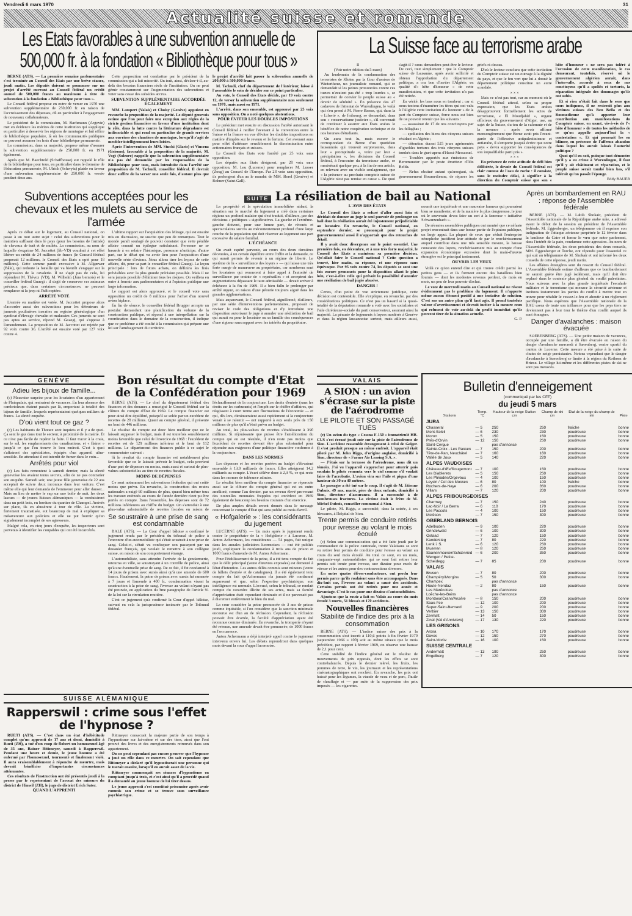Vendredi 6 mars 1970 31
Actualité suisse et romande
Les Etats favorables à une subvention annuelle de 500,000 fr. à la fondation « Bibliothèque pour tous »
BERNE (ATS). — La première semaine parlementaire s'est terminée au Conseil des Etats par une brève séance, jeudi matin. Les députés doivent se prononcer sur un projet d'arrêté ouvrant au Conseil fédéral un crédit annuel de 500,000 francs au maximum à titre de subvention à la fondation « Bibliothèque pour tous ».
Le Conseil fédéral propose en outre de verser en 1970 une subvention supplémentaire de 250,000 fr. en raison de l'accroissement des dépenses, dû en particulier à l'engagement de nouveaux collaborateurs.
Le président de la commission, M. Bachmann (Argovie) met en évidence les mérites de cette institution qui s'applique en particulier à desservir les régions de montagne et fait office de bibliothèque populaire, là où les communautés publiques ne peuvent assumer les frais d'une bibliothèque permanente.
La commission, dans sa majorité, propose même d'assurer la subvention supplémentaire de 250,000 fr. en 1971 également.
Après que M. Baechtold (Schaffhouse) eut rappelé le rôle de la bibliothèque pour tous, en particulier dans le domaine de l'éducation permanente, M. Ulrich (Schwytz) plaide en faveur d'une subvention supplémentaire de 250,000 fr. versée pendant deux ans.
Cette proposition est combattue par le président de la commission qui a fait minorité. On irait, ainsi, déclare-t-il, au-delà des besoins financiers réels de l'institution. On ne peut gémir constamment sur l'augmentation des subventions et voter sans cesse des subsides accrus.
SUBVENTION SUPPLÉMENTAIRE ACCORDÉE ÉGALEMENT
MM. Lampert (Valais) et Choisy (Genève) appuient en revanche la proposition de la majorité. Le député genevois estime que l'on peut faire une exception aux règles de la stricte gestion financière en faveur d'une institution dont le rôle, dans la lutte contre la littérature dégradante est indiscutable et qui rend en particulier de grands services aux ouvriers des chantiers de montagne, lorsqu'il s'agit de meubler intelligemment leurs loisirs.
Après l'intervention de MM. Stucki (Glaris) et Vincenz (Grisons), favorable à la proposition de la majorité, M. Vogt (Soleure) rappelle que la subvention supplémentaire n'a pas été demandée par les responsables de la Bibliothèque pour tous, mais introduite dans l'arrêté sur proposition de M. Tschudi, conseiller fédéral. Il devrait donc suffire de la verser une seule fois, d'autant plus que le projet d'arrêté fait passer la subvention annuelle de 200,000 à 500,000 francs.
M. Tschudi, chef du département de l'intérieur, laisse à l'assemblée le soin de décider sur ce point particulier.
Au vote, le Conseil des Etats décide, par 19 voix contre 12, de verser la subvention supplémentaire non seulement en 1970, mais aussi en 1971.
L'arrêté, dans son ensemble, est approuvé par 25 voix sans opposition. On a noté quelques abstentions.
POUR ÉVITER LES DOUBLES IMPOSITIONS
Le président met ensuite en discussion l'arrêté autorisant le Conseil fédéral à ratifier l'avenant à la convention entre la Suisse et la France en vue d'éviter les doubles impositions en matière d'impôts sur le revenu et la fortune. Cet avenant aura pour effet d'atténuer sensiblement la discrimination entre actionnaires français et suisses.
Le Conseil des Etats vote l'arrêté par 25 voix sans opposition.
Les députés aux Etats désignent, par 28 voix sans opposition, M. Leu (Lucerne) pour remplacer M. Lusser (Zoug) au Conseil de l'Europe. Par 28 voix sans opposition, ils prolongent d'un an le mandat de MM. Borel (Genève) et Rohner (Saint-Gall).
La Suisse face au terrorisme arabe
II
(Voir notre édition du 5 mars)
Au lendemain de la condamnation des terroristes de Kloten par la Cour d'assises de Winterthour, un journaliste romand, qui se demandait si les peines prononcées contre ces tueurs n'avaient pas été « trop lourdes », se permettait de convier le peuple suisse au « devoir de sérénité ». En présence des 47 cadavres de l'attentat de Wurenlingen, le voilà qui s'en prend à M. Pierre Barras, qui, dans la « Liberté », de Fribourg, se demandait, dans son « conservatisme justicier », s'il convenait de continuer à assurer aux Etats arabes le bénéfice de notre coopération technique et de nos bourses d'étudiants.
On aura tout lu, mais encore le correspondant de Berne d'un quotidien lausannois qui trouvait surprenantes, dans leur « promptitude », voire par leur « précipitation », les décisions du Conseil fédéral, à l'encontre du terrorisme arabe, se rassérénait quelque peu, à la fin de son article, en relevant avec un visible soulagement, que « la présence au prochain comptoir suisse de l'Algérie n'est pas remise en cause ». De quoi s'agit-il ? nous demandera peut-être le lecteur. De ceci, tout simplement : que le Comptoir suisse de Lausanne, après avoir sollicité et obtenu l'approbation du département politique, a cru bon d'inviter l'Algérie, en qualité d'« hôte d'honneur » de cette manifestation, et que cette invitation n'a pas été retirée.
En vérité, les bras nous en tombent ; car si nous tentons d'énumérer les titres qui ont valu à l'Algérie cette invitation d'« honneur » de la part du Comptoir suisse, force nous est bien de ne pouvoir retenir que les suivants :
— assassinat de 17 de nos concitoyens par les fellaghas ;
— spoliation des biens des citoyens suisses résidant en Algérie ;
— détention durant 525 jours agrémentés d'ignobles tortures des trois citoyens suisses tombés dans le guet-apens d'Hassi-Messaoud.
— Troubles apportés aux émissions de Beromunster par le poste émetteur d'Aïn Beïda.
— Refus obstiné autant qu'arrogant, du gouvernement Boumedienne, de réparer les griefs ci-dessus.
D'où le lecteur conclura que cette invitation du Comptoir suisse est un outrage à la dignité du pays, et que le feu vert que lui a donné le département politique constitue un autre scandale.
× × ×
Mais ce n'est pas tout, car au moment où le Conseil fédéral attend, selon sa propre expression, que les Etats arabes désapprouvent formellement les actes de terrorisme, « El Moudjahid », organe officieux du gouvernement d'Alger, use, au sujet de la Suisse, du ton de la calomnie et de la menace : après avoir affirmé mensongèrement que Berne avait pris l'avant-garde de l'offensive antipalestinienne et antiarabe, il s'emporte jusqu'à écrire que notre pays « devra supporter les conséquences de son inqualifiable parti pris ».
× × ×
En présence de cette attitude de défi bien délibérée, le devoir du Conseil fédéral est clair comme de l'eau de roche : il consiste, sans le moindre délai, à signifier à la direction du Comptoir suisse que son « hôte d'honneur » ne sera pas toléré à l'occasion de cette manifestation, le cas demeurant, toutefois, réservé où le gouvernement algérien aurait, dans l'intervalle, accordé à ceux de nos concitoyens qu'il a spoliés et torturés, la réparation intégrale des dommages qu'ils ont subis.
Et si rien n'était fait dans le sens que nous indiquons, il ne resterait plus aux victimes suisses des Ben Bella et des Boumedienne qu'à apporter leur contribution aux manifestations du Comptoir suisse, en usant, vis-à-vis de l'« hôte d'honneur » de toutes les méthodes de ce qu'on appelle aujourd'hui la « contestation ». Et qui pourrait les en blâmer, en présence de l'affreux abandon dans lequel les aurait laissés l'autorité politique ?
Quoi qu'il en soit, puisque tout démontre qu'il y a eu crime à Wurenlingen, il faut qu'il y ait châtiment et réparation, et le peuple suisse serait tombé bien bas, s'il tolérait qu'on passât l'éponge.
Eddy BAUER
Subventions acceptées pour les chevaux et les mulets au service de l'armée
Après ce débat sur le logement, au Conseil national, on passe à un tout autre sujet : celui des subventions pour le maintien suffisant dans le pays (pour les besoins de l'armée) de chevaux de trait et de mulets. La commission, au nom de laquelle s'exprime M. Jaccottet (lib-VD) voudrait à cet effet libérer un crédit de 24 millions de francs (le Conseil fédéral proposait 12 millions, le Conseil des Etats a opté pour 18 millions). Cette somme paraît excessive à M. Allgœwer (Bâle), qui redoute la bataille qui va bientôt s'engager sur la suppression de la cavalerie. Il ne s'agit pas de cela, lui répondent M. Thévoz (VD), M. Wilhelm (Jura bernois) et le conseiller fédéral Gnaegi : il s'agit de conserver ces animaux précieux que, dans certaines circonstances, ne peuvent remplacer ni la jeep ni l'hélicoptère.
ARRÊTÉ VOTÉ
L'entrée en matière est votée. M. Jaccottet propose alors d'accorder aussi des subventions pour les détenteurs de juments poulinières inscrites au registre généalogique d'un syndicat d'élevage chevalin et mulassier. Ces juments ne sont pas aptes au service, répond M. Gnaegi, qui s'oppose à l'amendement. La proposition de M. Jaccottet est rejetée par 92 voix contre 36. L'arrêté est ensuite voté par 127 voix contre 4.
L'ultime rapport sur l'acquisition des Mirage, qui est ensuite mis en discussion, ne suscite que peu de remarques. Tout le monde paraît soulagé de pouvoir constater que cette pénible affaire connaît un épilogue satisfaisant. Personne ne se hasarde à en refaire l'historique, personne n'anticipe, d'autre part, sur le débat qui va avoir lieu pour l'acquisition d'une nouvelle série d'avions. Nous allons tirer les leçons de cette affaire, dit, pour sa part le conseiller fédéral Gnaegi. La leçon principale : lors de futurs achats, on définira les frais prévisibles avec la plus grande précision possible. Mais il ne sera jamais possible d'éliminer tous les risques. On veillera en outre à fournir aux parlementaires et à l'opinion publique une large information.
Le rapport est alors approuvé, et le conseil vote sans opposition un crédit de 8 millions pour l'achat d'un nouvel avion biplace.
En fin de séance, le conseiller fédéral Brugger accepte un postulat demandant une planification du volume de la construction publique, et répond à une interpellation sur la coordination dans le domaine de la construction, il indique que ce problème a été confié à la commission qui prépare une loi sur l'aménagement du territoire.
SUITE La résiliation de bail au National
La prospérité et la spéculation immobilière aidant, la situation sur le marché du logement a créé dans certaines régions un profond malaise qui s'est traduit, d'ailleurs, par des décisions « politiques » significatives. La gauche et l'extrême-gauche doivent, pour une bonne part, de récents et spectaculaires succès au mécontentement profond d'une large couche de la population qui doit réserver au logement une part excessive du salaire familial.
L'ÉCHÉANCE
On avait espéré parvenir, au cours des deux dernières décennies, à un certain équilibre entre l'offre et la demande, ce qui aurait permis de revenir à un régime de liberté. Le système de la « surveillance des loyers » — qui laisse une très forte marge de manœuvre au propriétaire, car nombreux sont les locataires qui renoncent à faire appel à l'autorité de surveillance par crainte de « représailles » et acceptent des augmentations dépassant le taux admissible — devait arriver à échéance à la fin de 1969. Il a bien fallu le prolonger par arrêté urgent, en raison d'une pénurie toujours aiguë dans les grandes agglomérations.
Mais auparavant, le Conseil fédéral, aiguillonné, d'ailleurs, par une série d'interventions parlementaires, proposait de reviser le code des obligations et d'y introduire une disposition autorisant le juge à annuler une résiliation de bail qui aurait eu pour le locataire ou sa famille des conséquences d'une rigueur sans rapport avec les intérêts du propriétaire.
L'AVIS DES ÉTATS
Le Conseil des Etats a refusé d'aller aussi loin et décidait de donner au juge le seul pouvoir de prolonger un bail dont la résiliation aurait été injustement préjudiciable au locataire. En revanche, le Conseil national, en septembre dernier, se prononçait pour le projet gouvernemental aussi il n'apportait que des retouches de détail.
Il y avait donc divergence sur le point essentiel. Une première fois, en décembre, et à une très forte majorité, le Conseil des Etats a maintenu sa première décision. Qu'allait faire le Conseil national ? Cette question a trouvé, hier matin, sa réponse, et une réponse sans équivoque. Par 95 voix contre 74, les députés se sont une fois encore prononcés pour la disposition allant le plus loin, c'est-à-dire celle qui prévoit la possibilité d'annuler une résiliation de bail jugée abusive.
DANGER !
Certes, d'un point de vue strictement juridique, cette décision est contestable. Elle s'explique, en revanche, par des considérations politiques. Ce n'est pas un hasard si la quasi-totalité de la députation romande a voté avec les socialistes et l'aile chrétienne-sociale du parti conservateur, assurant ainsi la majorité. La pénurie de logements à loyers modérés à Genève et dans la région lausannoise surtout, mais ailleurs aussi, nourrit une inquiétude et une mauvaise humeur qui pourraient bien se manifester, et de la manière la plus dangereuse, le jour où le souverain devra faire un sort à la fameuse « initiative Schwarzenbach ».
De récentes assemblées publiques ont montré que ce néfaste projet rencontrait dans une bonne partie de l'opinion publique, un large appui. La plupart de ceux que séduit l'entreprise xénophobe justifient leur attitude de par le renchérissement auquel contribue dans une très sensible mesure, la hausse constante des loyers, renchérissement mis au compte d'une expansion économique excessive dont la main-d'œuvre étrangère est le principal instrument.
OUVRIR LES YEUX
Voilà ce qu'on entend dire et qui trouve crédit parmi les petites gens — et ils forment encore des bataillons bien fournis — dont les modestes revenus perdent, de mois en mois, un peu de leur pouvoir d'achat.
Le vote de mercredi matin au Conseil national ne résout évidemment pas le problème du logement. Il n'apporte même aucun élément positif à une tentative de solution. C'est sur un autre plan qu'il faut agir. Il prend toutefois valeur d'avertissement et devrait inciter à la mesure ceux qui refusent de voir au-delà du profit immédiat qu'ils peuvent tirer de la situation actuelle.
G. P.
Après un bombardement en RAU : réponse de l'Assemblée fédérale
BERNE (ATS). — M. Labib Shokair, président de l'Assemblée nationale de la République arabe unie, a adressé avant le début de la session au président de l'Assemblée fédérale, M. Eggenberger, un télégramme où il exprime son indignation de l'attaque aérienne perpétrée le 12 février dans la banlieue du Caire et forme le vœu que notre parlement, dans l'intérêt de la paix, condamne cette agression. Au nom de l'Assemblée fédérale, les deux présidents des deux conseils, MM. Eggenberger et Torche, ont répondu pour l'essentiel ce qui suit au télégramme de M. Shokair et ont informé les deux conseils de cette réponse, jeudi matin.
Les affaires étrangères sont du ressort du Conseil fédéral. L'Assemblée fédérale estime d'ailleurs que ce bombardement ne saurait guère être jugé isolément, mais qu'il doit être replacé dans le contexte plus général du conflit palestinien. Nous suivons avec la plus grande inquiétude l'escalade militaire et le terrorisme qui menace la sécurité aérienne et invitons instamment les parties du conflit à mettre tout en œuvre pour rétablir le cessez-le-feu et aboutir à un règlement pacifique. Nous espérons que l'Assemblée nationale de la RAU usera de toute son influence pour que les pays tiers ne deviennent pas à leur tour le théâtre d'un conflit auquel ils sont étrangers.
Danger d'avalanches : maison évacuée
SOERENBERG (ATS). — Une petite maison de vacances, occupée par une famille, a dû être évacuée en raison du danger d'avalanche mercredi à Sœrenberg, centre sportif du canton de Lucerne. Cette mesure a été prise à la suite de chutes de neige persistantes. Notons cependant que le danger d'avalanche à Sœrenberg se limite à la région du Rothorn de Brienz. Le village lui-même et les différentes pistes de ski ne sont pas menacés.
GENÈVE
Adieu les bijoux de famille...
(c) Mauvaise surprise pour les locataires d'un appartement de Plainpalais, qui rentraient de vacances. En leur absence des cambrioleurs étaient passés par là, emportant la totalité des bijoux de famille, lesquels représentaient quelques milliers de francs. La sûreté enquête.
D'où vient tout ce gaz ?
(c) Les habitants de Thonex sont inquiets et il y a de quoi. Ça sent le gaz dans tout le secteur, à proximité de la mairie. Et ce n'est pas facile de repérer la fuite. Il faut tracer à la craie, sur le sol, les emplacements des canalisations, et « flairer » jusqu'à ce que l'on trouve le bon endroit. C'est à quoi s'affairent des spécialistes, équipés d'un appareil ultra-sensible. En attendant il est interdit de fumer dans le coin...
Arrêtés pour viol
(c) Les faits remontent à samedi dernier, mais la sûreté genevoise les avaient tenus secrets, afin de ne pas contrarier son enquête. Samedi soir, une jeune fille genevoise de 22 ans acceptait de suivre deux inconnus dans leur voiture. C'est même elle qui leur demanda de l'emmener pour aller danser... Mais au lieu de mettre le cap sur une boîte de nuit, les deux lascars — de jeunes Suisses alémaniques — la conduisirent dans un petit bois, en bordure du quartier de Champel. Arrivés sur place, ils en abusèrent à tour de rôle. La victime, fortement traumatisée, eut beaucoup de mal à expliquer sa mésaventure aux policiers et elle ne put fournir qu'un signalement incomplet de ses agresseurs.
Malgré cela, en cinq jours d'enquête, les inspecteurs sont parvenus à identifier les coupables qui ont été incarcérés.
Bon résultat du compte d'Etat de la Confédération pour 1969
BERNE (ATS). — Le chef du département fédéral des finances et des douanes a renseigné le Conseil fédéral sur la clôture du compte d'Etat de 1969. Le compte financier est pour ainsi dire équilibré, puisqu'il se solde par un excédent de recettes de 28 millions. Quant au compte général, il présente un boni de 446 millions.
Le résultat du compte est donc bien meilleur que ne le laissait supposer le budget, mais il est toutefois sensiblement moins favorable que celui de l'exercice de 1968 : l'excédent de recettes est de 129 millions inférieur et le boni de 112 millions. Le département des finances publie à ce sujet le commentaire suivant :
Si le résultat du compte financier est notablement plus favorable que ne le laissait prévoir le budget, cela provient d'une part de dépenses en moins, mais aussi et surtout de plus-values substantielles au titre de recettes fiscales.
MOINS DE DÉPENSES
Ce sont notamment les subventions fédérales qui ont coûté moins que prévu. En revanche, la construction des routes nationales a exigé 60 millions de plus, quand bien même tous les travaux exécutés au cours de l'année dernière n'ont pu être portés en compte. Dans l'ensemble, les dépenses sont de 72 millions inférieures au chiffre du budget. On s'attendait à une plus-value substantielle de recettes fiscales en raison de l'échauffement de la conjoncture. Les droits d'entrée (sans les droits sur les carburants) et l'impôt sur le chiffre d'affaires, qui réagissent à court terme aux fluctuations de l'économie — et qui, dès lors, diminueraient aussi rapidement si la conjoncture venait à se ralentir — ont rapporté à eux seuls près de 150 millions de plus qu'il n'était prévu au budget.
Au total, les plus-values de recettes s'établissent à 390 millions. Si réjouissante que puisse être l'amélioration du compte qui en est résultée, il n'en reste pas moins que l'excédent de recettes devrait être plus substantiel pour répondre aux exigences d'une politique financière conforme à la conjoncture.
DANS LES NORMES
Les dépenses et les recettes portées au budget s'élevaient ensemble à 13,9 milliards de francs. Elles atteignent 14,2 milliards au compte. L'écart s'élève donc à 2,3 %, ce qui reste dans les normes de tolérance admise.
Le résultat bien meilleur du compte financier se répercute aussi sur la clôture du compte général qui est en outre amélioré, comme l'an dernier, par un revenu élevé provenant des nouvelles monnaies frappées qui excèdent en 1969 également de beaucoup les besoins courants d'un exercice.
De plus amples détails seront donnés dans le message concernant le compte d'Etat qui sera publié au mois d'avril.
Se soustraire à une prise de sang est condamnable
BALE (ATS). — La Cour d'appel bâloise a confirmé le jugement rendu par le président du tribunal de police à l'encontre d'un automobiliste qui s'était soustrait à une prise de sang. Celui-ci, s'était vu confisquer son passeport par un douanier français, qui voulait le remettre à son collègue suisse, en raison de son comportement étrange.
L'automobiliste, sans attendre l'arrivée de la gendarmerie, retourna en ville, se soustrayant à un contrôle de police, ainsi qu'à une éventuelle prise de sang. De ce fait, il fut condamné à 14 jours de prison avec sursis ainsi qu'à une amende de 600 francs. Finalement, la peine de prison avec sursis fut ramenée à 7 jours et l'amende à 400 fr., condamnation visant la soustraction à la prise de sang, l'ivresse au volant n'ayant pas été prouvée, en application du 3me paragraphe de l'article 91 de la loi sur la circulation routière.
C'est ce jugement qu'a confirmé la Cour d'appel bâloise, suivant en cela la jurisprudence instaurée par le Tribunal fédéral.
« Hofgalerie » : les considérants du jugement
LUCERNE (ATS). — Un mois après le jugement rendu contre le propriétaire de la « Hofgalerie » à Lucerne, M. Anton Achermann, les considérants — 54 pages, fait unique dans les annales judiciaires lucernoises — ont été publiés jeudi, expliquant la condamnation à trois ans de prison et 1000 francs d'amende de M. Anton Achermann.
Pour l'établissement de la peine, il a été tenu compte du fait que le délit principal (vente d'œuvres exposées) est demeuré à l'état d'intention. Les autres délits commis sont mineurs (vente de billets d'entrée et de catalogues). Il a été également tenu compte du fait qu'Achermann n'a jamais été condamné auparavant et que, selon l'expertise psychiatrique, son intelligence est normale. L'accusé, selon le tribunal, se rendait compte du caractère illicite de ses actes, mais sa faculté d'appréciation était cependant diminuée et il ne parvenait pas à discerner entièrement le bien du mal.
La cour considère la peine prononcée de 3 ans de prison comme équitable, si l'on considère que la sanction minimale encourue est d'un an de réclusion. Cependant, la réclusion pouvait être écartée, la faculté d'appréciation ayant été reconnue comme diminuée. En revanche, la tromperie n'ayant été retenue, une amende devait être prononcée, de 1000 francs en l'occurrence.
Anton Achermann a déjà interjeté appel contre le jugement intervenu envers lui. Les débats reprendront dans quelques mois devant la cour d'appel lucernoise.
VALAIS
A SION : un avion s'écrase sur la piste de l'aérodrome
LE PILOTE ET SON PASSAGÉ TUÉS
(c) Un avion du type « Cessna F-150 » immatriculé HB-CUS s'est écrasé jeudi soir sur la piste de l'aérodrome de Sion. L'accident ressemble étrangement à celui de Geiger. Il s'est produit presque au même endroit. L'appareil était piloté par M. John Riggs, d'origine anglaise, domicilié à Sion, directeur de « Farner Air Leasing S.A. ».
— J'étais sur la terrasse de l'aérodrome, nous dit un témoin. J'ai vu l'appareil s'approcher pour atterrir puis soudain le pilote remonta vers le ciel comme s'il voulait faire de l'acrobatie. L'avion vira sur l'aile et piqua d'une hauteur de 30 ou 40 mètres.
Le passager a été tué sur le coup. Il s'agit de M. Etienne Dubuis, 49 ans, marié, père de deux enfants, domicilié à Sion, directeur d'assurance. Il a succombé à de nombreuses fractures. La victime était le frère de M. Michel Dubuis, conseiller communal à Sion.
Le pilote, M. Riggs, a succombé, dans la soirée, à ses blessures, à l'hôpital de Sion.
Trente permis de conduire retirés pour ivresse au volant le mois écoulé
(c) Selon une communication qui a été faite jeudi par le commandant de la police cantonale, trente Valaisans se sont vu retirer leur permis de conduire pour ivresse au volant au cours du seul mois écoulé. Au total ce sont, en un mois, cinquante-sept automobilistes qui se sont fait retirer leur permis soit trente pour ivresse, une dizaine pour excès de vitesse et les autres pour des contraventions diverses.
En outre quatre élèves-conducteurs, ont perdu leur permis parce qu'ils roulaient sans être accompagnés. Dans dix-huit cas, l'ivresse au volant a causé des accidents. Certains permis ont été retirés pour une année et davantage. C'est le cas pour une dizaine d'automobilistes.
Ajoutons que la route a fait en Valais au cours du mois écoulé 3 morts, 51 blessés et 170 accidents.
Nouvelles financières
Stabilité de l'indice des prix à la consommation
BERNE (ATS). — L'indice suisse des prix à la consommation s'est inscrit à 110,6 points à fin février 1970 (septembre 1966 = 100) soit au même niveau que le mois précédent, par rapport à février 1969, on observe une hausse de 2,1 pour cent.
Cette stabilité de l'indice général est le résultat de mouvements de prix opposés, dont les effets se sont contrebalancés. Depuis le dernier relevé, les fruits, les pommes de terre, le vin, les journaux et les représentations cinématographiques ont renchéri. En revanche, les prix ont baissé pour les légumes, la viande de veau et de porc, l'huile de chauffage et — par suite de la suppression des prix imposés — les cigarettes.
Bulletin d'enneigement
(communiqué par les CFF)
du jeudi 5 mars
| Stations | Temp. °C | Hauteur de la neige Station cm | Champ de ski cm | Etat de la neige du champ de ski | Piste |
| --- | --- | --- | --- | --- | --- |
| JURA | | | | | |
| Chasseral | — 5 | 250 | 250 | fraîche | bonne |
| Mont-Soleil | — 6 | 230 | 230 | poudreuse | bonne |
| Moron | — 5 | 150 | 150 | poudreuse | bonne |
| Prés-d'Orvin | — 12 | 150 | 250 | poudreuse | bonne |
| Saint-Cergue | | pas d'annonce | | | |
| Sainte-Croix - Les Rasses | — 7 | 150 | 200 | poudreuse | bonne |
| Tête-de-Ran, Neuchâtel | — 7 | 160 | 160 | poudreuse | bonne |
| Vallée de Joux | — 5 | 140 | 220 | poudreuse | bonne |
| ALPES VAUDOISES | | | | | |
| Château-d'Œx/Rougemont | — 7 | 100 | 150 | poudreuse | bonne |
| Les Diablerets | — 5 | 150 | 250 | poudreuse | bonne |
| Les Pléiades/Orgevaux | — 4 | 100 | 150 | poudreuse | bonne |
| Leysin / Col des Mosses | — 6 | 80 | 100 | fraîche | bonne |
| Rochers-de-Naye | — 6 | 200 | 350 | poudreuse | bonne |
| Villars | — 7 | 120 | 200 | poudreuse | bonne |
| ALPES FRIBOURGEOISES | | | | | |
| Charmey | — 7 | 150 | 240 | poudreuse | bonne |
| Lac-Noir / La Berra | — 6 | 110 | 170 | poudreuse | bonne |
| Les Paccots | — 4 | 100 | 150 | poudreuse | bonne |
| Moléson | — 7 | 150 | 300 | poudreuse | bonne |
| OBERLAND BERNOIS | | | | | |
| Adelboden | — 9 | 100 | 220 | poudreuse | bonne |
| Grindelwald | — 6 | 100 | 300 | poudreuse | bonne |
| Gstaad | — 7 | 120 | 150 | poudreuse | bonne |
| Kandersteg | — 7 | 80 | 220 | poudreuse | bonne |
| Lenk i. S. | — 6 | 120 | 250 | poudreuse | bonne |
| Muerren | — 8 | 120 | 250 | poudreuse | bonne |
| Saanenmoeser/Schœnried | — 6 | 200 | 350 | poudreuse | bonne |
| Wengen / Petite-Scheidegg | — 7 | 85 | 200 | poudreuse | bonne |
| VALAIS | | | | | |
| Bruson | — 7 | 80 | 200 | poudreuse | bonne |
| Champéry/Morgins | — 5 | 50 | 300 | poudreuse | bonne |
| Champex | | pas d'annonce | | | |
| Haute-Nendaz | — 2 | 80 | 150 | poudreuse | bonne |
| Les Marécottes | | pas d'annonce | | | |
| Loèche-les-Bains | | pas d'annonce | | | |
| Montana/Crans/Anzère | — 8 | 150 | 200 | poudreuse | bonne |
| Saas-Fee | — 12 | 100 | 200 | poudreuse | bonne |
| Super-Saint-Bernard | — 9 | 200 | 200 | poudreuse | bonne |
| Verbier | — 13 | 150 | 300 | poudreuse | bonne |
| Zermatt | — 14 | 50 | 150 | poudreuse | bonne |
| Zinal (Val d'Anniviers) | — 17 | 130 | 220 | poudreuse | bonne |
| LES GRISONS | | | | | |
| Arosa | — 10 | 170 | 170 | poudreuse | bonne |
| Davos | — 12 | 150 | 270 | poudreuse | bonne |
| Saint-Moritz | — 16 | 100 | 150 | poudreuse | bonne |
| SUISSE CENTRALE | | | | | |
| Andermatt | — 13 | 190 | 250 | poudreuse | bonne |
| Engelberg | — 7 | 120 | 300 | poudreuse | bonne |
SUISSE ALÉMANIQUE
Rapperswil : crime sous l'effet de l'hypnose ?
RUETI (ATS). — C'est dans un état d'hébétitude complet qu'un apprenti de 17 ans et demi, domicilié à Rueti (ZH), a tué d'un coup de flobert un homosexuel âgé de 35 ans, Rainer Rittmeyer, samedi à Rapperswil. Pendant une heure et demie, le jeune homme a été enfermé par l'homosexuel, tourmenté et finalement violé. Il aura vraisemblablement à répondre de meurtre, mais devrait bénéficier d'importantes circonstances atténuantes.
Ces résultats de l'instruction ont été présentés jeudi à la presse par le représentant de l'avocat des mineurs du district de Hinwil (ZH), le juge de district Erich Suter.
QUAND L'APPRENTI
Rittmeyer consacrait la majeure partie de son temps à l'hypnotisme sur lui-même et sur des tiers, ainsi que l'ont prouvé des livres et des enregistrements retrouvés dans son appartement.
On ne peut cependant pas encore prouver que l'hypnose a joué un rôle dans ce meurtre. On sait cependant que Rittmeyer a déclaré qu'il hypnotiserait une personne qui le tuerait ensuite, lorsqu'il en aurait assez de la vie.
Rittmeyer commençait ses séances d'hypnotisme en comptant jusqu'à trois, et c'est ainsi qu'il a procédé quand il a demandé au jeune homme de lui tirer dessus.
Le jeune apprenti s'est constitué prisonnier après avoir commis son crime et se trouve sous surveillance psychiatrique.